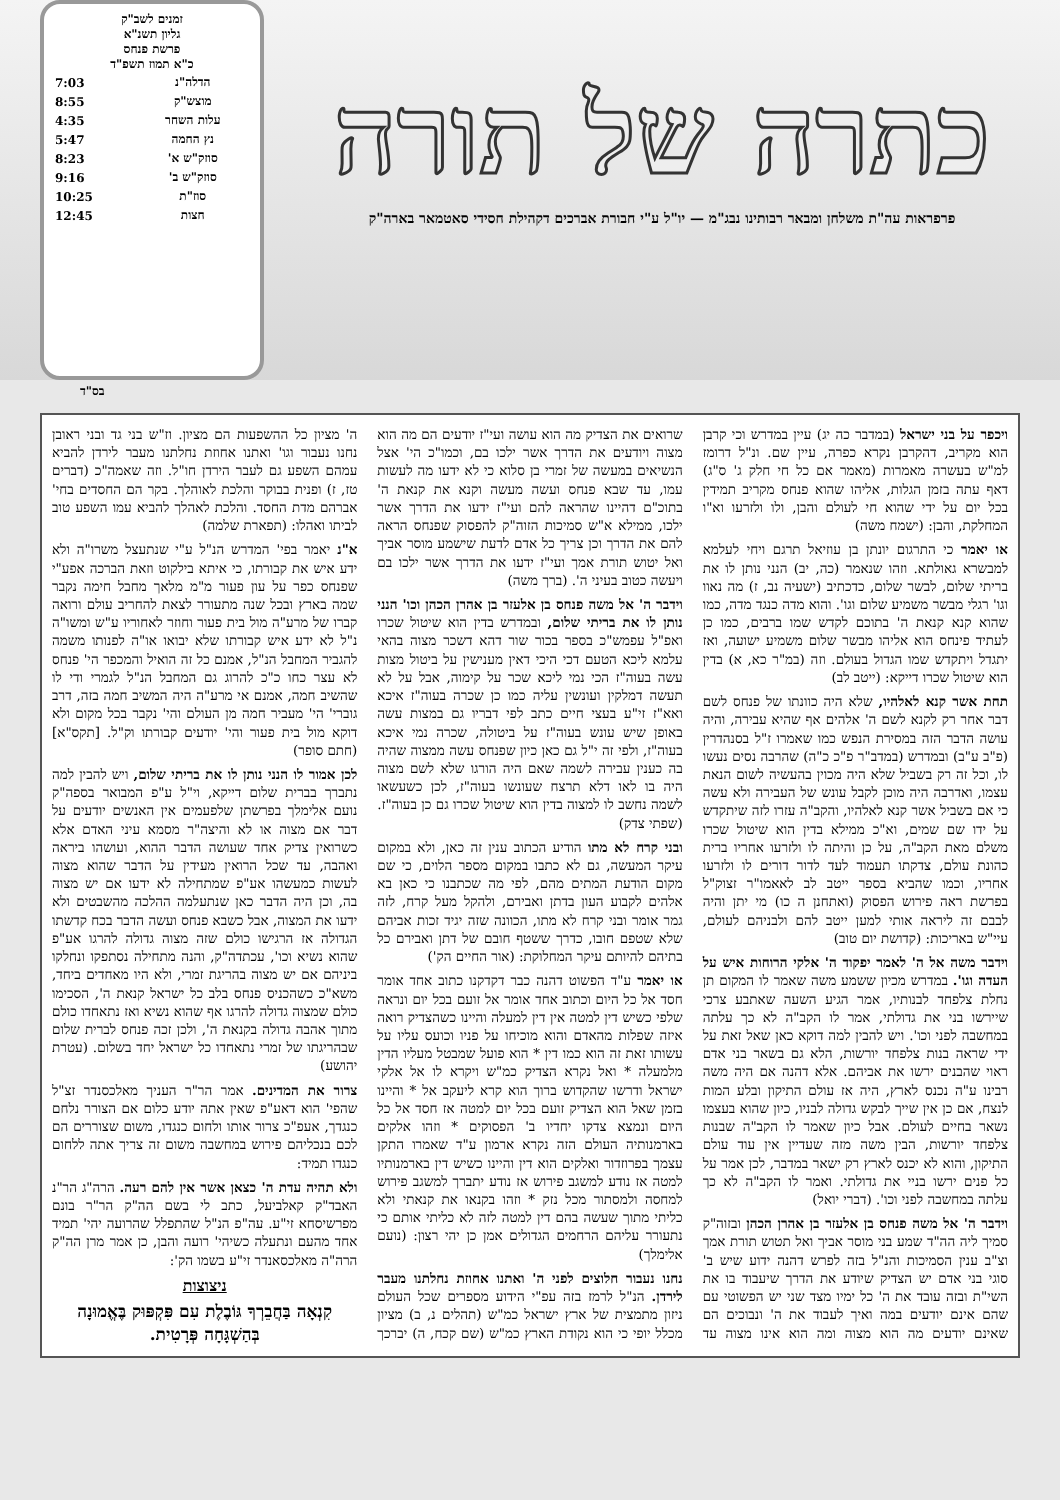כתרה של תורה
פרפראות עה"ת משלחן ומבאר רבותינו נבג"מ — יו"ל ע"י חבורת אברכים דקהילת חסידי סאטמאר בארה"ק
זמנים לשב"ק
גליון תשנ"א
פרשת פנחס
כ"א תמוז תשפ"ד
| הדלה"נ | 7:03 |
| מוצש"ק | 8:55 |
| עלות השחר | 4:35 |
| נץ החמה | 5:47 |
| סוזק"ש א' | 8:23 |
| סוזק"ש ב' | 9:16 |
| סוז"ת | 10:25 |
| חצות | 12:45 |
בס"ד
ויכפר על בני ישראל (במדבר כה יג) עיין במדרש וכי קרבן הוא מקריב, דהקרבן נקרא כפרה, עיין שם. ונ"ל דרומז למ"ש בעשרה מאמרות (מאמר אם כל חי חלק ג' ס"ג) דאף עתה בזמן הגלות, אליהו שהוא פנחס מקריב תמידין בכל יום על ידי שהוא חי לעולם והבן, ולו ולזרעו וא"ו המחלקת, והבן: (ישמח משה)
או יאמר כי התרגום יונתן בן עוזיאל תרגם ויחי לעלמא למבשרא גאולתא. וזהו שנאמר (כה, יב) הנני נותן לו את בריתי שלום, לבשר שלום, כדכתיב (ישעיה נב, ז) מה נאוו וגו' רגלי מבשר משמיע שלום וגו'. והוא מדה כנגד מדה, כמו שהוא קנא קנאת ה' בתוכם לקדש שמו ברבים, כמו כן לעתיד פינחס הוא אליהו מבשר שלום משמיע ישועה, ואז יתגדל ויתקדש שמו הגדול בעולם. וזה (במ"ר כא, א) בדין הוא שיטול שכרו דייקא: (ייטב לב)
תחת אשר קנא לאלהיו, שלא היה כוונתו של פנחס לשם דבר אחר רק לקנא לשם ה' אלהים אף שהיא עבירה, והיה עושה הדבר הזה במסירת הנפש כמו שאמרו ז"ל בסנהדרין (פ"ב ע"ב) ובמדרש (במדב"ר פ"כ כ"ה) שהרבה נסים נעשו לו, וכל זה רק בשביל שלא היה מכוין בהעשיה לשום הנאת עצמו, ואדרבה היה מוכן לקבל עונש של העבירה ולא עשה כי אם בשביל אשר קנא לאלהיו, והקב"ה עזרו לזה שיתקדש על ידו שם שמים, וא"כ ממילא בדין הוא שיטול שכרו משלם מאת הקב"ה, על כן והיתה לו ולזרעו אחריו ברית כהונת עולם, צדקתו תעמוד לעד לדור דורים לו ולזרעו אחריו, וכמו שהביא בספר ייטב לב לאאמו"ר זצוק"ל בפרשת ראה פירוש הפסוק (ואתחנן ה כו) מי יתן והיה לבבם זה ליראה אותי למען ייטב להם ולבניהם לעולם, עיי"ש באריכות: (קדושת יום טוב)
וידבר משה אל ה' לאמר יפקוד ה' אלקי הרוחות איש על העדה וגו'. במדרש מכיון ששמע משה שאמר לו המקום תן נחלת צלפחד לבנותיו, אמר הגיע השעה שאתבע צרכי שיירשו בני את גדולתי, אמר לו הקב"ה לא כך עלתה במחשבה לפני וכו'. ויש להבין למה דוקא כאן שאל זאת על ידי שראה בנות צלפחד יורשות, הלא גם בשאר בני אדם ראוי שהבנים ירשו את אביהם. אלא דהנה אם היה משה רבינו ע"ה נכנס לארץ, היה אז עולם התיקון ובלע המות לנצח, אם כן אין שייך לבקש גדולה לבניו, כיון שהוא בעצמו נשאר בחיים לעולם. אבל כיון שאמר לו הקב"ה שבנות צלפחד יורשות, הבין משה מזה שעדיין אין עוד עולם התיקון, והוא לא יכנס לארץ רק ישאר במדבר, לכן אמר על כל פנים ירשו בניי את גדולתי. ואמר לו הקב"ה לא כך עלתה במחשבה לפני וכו'. (דברי יואל)
וידבר ה' אל משה פנחס בן אלעזר בן אהרן הכהן ובזוה"ק סמיך ליה הה"ד שמע בני מוסר אביך ואל תטוש תורת אמך וצ"ב ענין הסמיכות והנ"ל בזה לפרש דהנה ידוע שיש ב' סוגי בני אדם יש הצדיק שיודע את הדרך שיעבוד בו את השי"ת ובזה עובד את ה' כל ימיו מצד שני יש הפשוטי עם שהם אינם יודעים במה ואיך לעבוד את ה' ונבוכים הם שאינם יודעים מה הוא מצוה ומה הוא אינו מצוה עד שרואים את הצדיק מה הוא עושה ועי"ז יודעים הם מה הוא מצוה ויודעים את הדרך אשר ילכו בם, וכמו"כ הי' אצל הנשיאים במעשה של זמרי בן סלוא כי לא ידעו מה לעשות עמו, עד שבא פנחס ועשה מעשה וקנא את קנאת ה' בתוכ"ם דהיינו שהראה להם ועי"ז ידעו את הדרך אשר ילכו, ממילא א"ש סמיכות הזוה"ק להפסוק שפנחס הראה להם את הדרך וכן צריך כל אדם לדעת שישמע מוסר אביך ואל יטוש תורת אמך ועי"ז ידעו את הדרך אשר ילכו בם ויעשה כטוב בעיני ה'. (ברך משה)
וידבר ה' אל משה פנחס בן אלעזר בן אהרן הכהן וכו' הנני נותן לו את בריתי שלום, ובמדרש בדין הוא שיטול שכרו ואפ"ל עפמש"כ בספר בכור שור דהא דשכר מצוה בהאי עלמא ליכא הטעם דכי היכי דאין מענישין על ביטול מצות עשה בעוה"ז הכי נמי ליכא שכר על קימוה, אבל על לא תעשה דמלקין ועונשין עליה כמו כן שכרה בעוה"ז איכא ואא"ז זי"ע בעצי חיים כתב לפי דבריו גם במצות עשה באופן שיש עונש בעוה"ז על ביטולה, שכרה נמי איכא בעוה"ז, ולפי זה י"ל גם כאן כיון שפנחס עשה ממצוה שהיה בה כענין עבירה לשמה שאם היה הורגו שלא לשם מצוה היה בו לאו דלא תרצח שעונשו בעוה"ז, לכן כשעשאו לשמה נחשב לו למצוה בדין הוא שיטול שכרו גם כן בעוה"ז. (שפתי צדק)
ובני קרח לא מתו הודיע הכתוב ענין זה כאן, ולא במקום עיקר המעשה, גם לא כתבו במקום מספר הלוים, כי שם מקום הודעת המתים מהם, לפי מה שכתבנו כי כאן בא אלהים לקבוע העון בדתן ואבירם, ולהקל מעל קרח, לזה גמר אומר ובני קרח לא מתו, הכוונה שזה יגיד זכות אביהם שלא שטפם חובו, כדרך ששטף חובם של דתן ואבירם כל בתיהם להיותם עיקר המחלוקת: (אור החיים הק')
או יאמר ע"ד הפשוט דהנה כבר דקדקנו כתוב אחד אומר חסד אל כל היום וכתוב אחד אומר אל זועם בכל יום ונראה שלפי כשיש דין למטה אין דין למעלה והיינו כשהצדיק רואה איזה שפלות מהאדם והוא מוכיחו על פניו וכועס עליו על עשותו זאת זה הוא כמו דין * הוא פועל שמבטל מעליו הדין מלמעלה * ואל נקרא הצדיק כמ"ש ויקרא לו אל אלקי ישראל ודרשו שהקדוש ברוך הוא קרא ליעקב אל * והיינו בזמן שאל הוא הצדיק זועם בכל יום למטה אז חסד אל כל היום ונמצא צדקו יחדיו ב' הפסוקים * וזהו אלקים בארמנותיה העולם הזה נקרא ארמון ע"ד שאמרו התקן עצמך בפרוזדור ואלקים הוא דין והיינו כשיש דין בארמנותיו למטה אז נודע למשגב פירוש אז נודע יתברך למשגב פירוש למחסה ולמסתור מכל נזק * וזהו בקנאו את קנאתי ולא כליתי מתוך שעשה בהם דין למטה לזה לא כליתי אותם כי נתעורר עליהם הרחמים הגדולים אמן כן יהי רצון: (נועם אלימלך)
נחנו נעבור חלוצים לפני ה' ואתנו אחוזת נחלתנו מעבר לירדן. הנ"ל לרמז בזה עפ"י הידוע מספרים שכל העולם ניזון מתמצית של ארץ ישראל כמ"ש (תהלים נ, ב) מציון מכלל יופי כי הוא נקודת הארץ כמ"ש (שם קכח, ה) יברכך ה' מציון כל ההשפעות הם מציון. וז"ש בני גד ובני ראובן נחנו נעבור וגו' ואתנו אחוזת נחלתנו מעבר לירדן להביא עמהם השפע גם לעבר הירדן חו"ל. וזה שאמה"כ (דברים טז, ז) ופנית בבוקר והלכת לאוהלך. בקר הם החסדים בחי' אברהם מדת החסד. והלכת לאהלך להביא עמו השפע טוב לביתו ואהלו: (תפארת שלמה)
א"נ יאמר בפי' המדרש הנ"ל ע"י שנתעצל משרו"ה ולא ידע איש את קבורתו, כי איתא בילקוט וזאת הברכה אפע"י שפנחס כפר על עון פעור מ"מ מלאך מחבל חימה נקבר שמה בארץ ובכל שנה מתעורר לצאת להחריב עולם ורואה קברו של מרע"ה מול בית פעור וחוזר לאחוריו ע"ש ומשו"ה נ"ל לא ידע איש קבורתו שלא יבואו או"ה לפנותו משמה להגביר המחבל הנ"ל, אמנם כל זה הואיל והמכפר הי' פנחס לא עצר כחו כ"כ להרוג גם המחבל הנ"ל לגמרי ודי לו שהשיב חמה, אמנם אי מרע"ה היה המשיב חמה בזה, דרב גוברי' הי' מעביר חמה מן העולם והי' נקבר בכל מקום ולא דוקא מול בית פעור והי' יודעים קבורתו וק"ל. [תקס"א] (חתם סופר)
לכן אמור לו הנני נותן לו את בריתי שלום, ויש להבין למה נתברך בברית שלום דייקא, וי"ל ע"פ המבואר בספה"ק נועם אלימלך בפרשתן שלפעמים אין האנשים יודעים על דבר אם מצוה או לא והיצה"ר מסמא עיני האדם אלא כשרואין צדיק אחד שעושה הדבר ההוא, ועושהו ביראה ואהבה, עד שכל הרואין מעידין על הדבר שהוא מצוה לעשות כמעשהו אע"פ שמתחילה לא ידעו אם יש מצוה בה, וכן היה הדבר כאן שנתעלמה ההלכה מהשבטים ולא ידעו את המצוה, אבל כשבא פנחס ועשה הדבר בכח קדשתו הגדולה אז הרגישו כולם שזה מצוה גדולה להרגו אע"פ שהוא נשיא וכו', עכתדה"ק, והנה מתחילה נסתפקו ונחלקו ביניהם אם יש מצוה בהריגת זמרי, ולא היו מאחדים ביחד, משא"כ כשהכניס פנחס בלב כל ישראל קנאת ה', הסכימו כולם שמצוה גדולה להרגו אף שהוא נשיא ואז נתאחדו כולם מתוך אהבה גדולה בקנאת ה', ולכן זכה פנחס לברית שלום שבהריגתו של זמרי נתאחדו כל ישראל יחד בשלום. (עטרת יהושע)
צרור את המדינים. אמר הר"ר העניך מאלכסנדר זצ"ל שהפי' הוא דאע"פ שאין אתה יודע כלום אם הצורר נלחם כנגדך, אעפ"כ צרור אותו ולחום כנגדו, משום שצוררים הם לכם בנכליהם פירוש במחשבה משום זה צריך אתה ללחום כנגדו תמיד:
ולא תהיה עדת ה' כצאן אשר אין להם רעה. הרה"ג הר"נ האבד"ק קאלביעל, כתב לי בשם הה"ק הר"ר בונם מפרשיסחא זי"ע. עה"פ הנ"ל שהתפלל שהרועה יהי' תמיד אחד מהעם ונתעלה כשיהי' רועה והבן, כן אמר מרן הה"ק הרה"ה מאלכסאנדר זי"ע בשמו הק':
ניצוצות
קִנְאָה בַּחֲבֵרְךָ גּוֹבֶלֶת עִם פִּקְפּוּק בֶּאֱמוּנָה בְּהַשְׁגָּחָה פְּרָטִית.